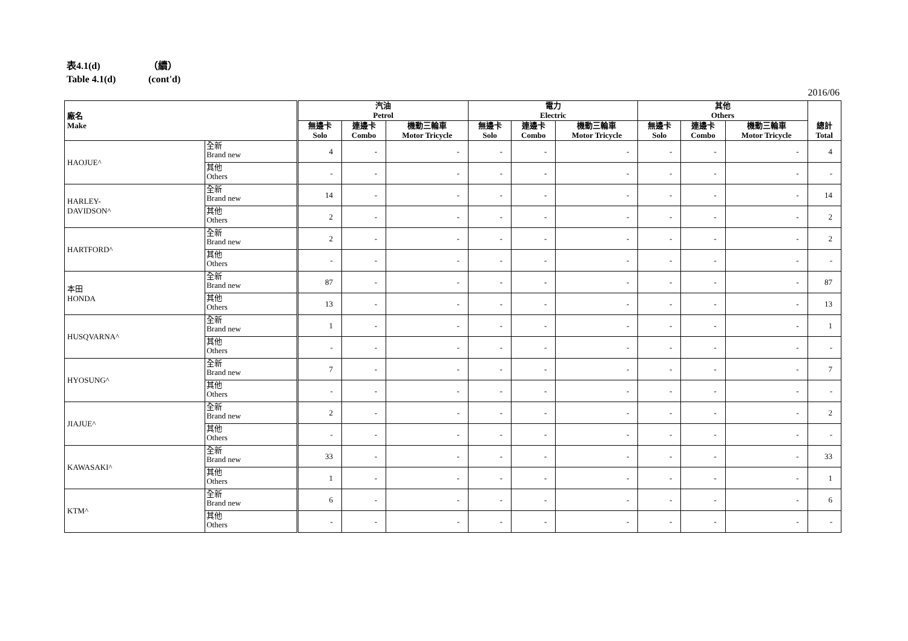表4.1(d) （續）
Table 4.1(d) (cont'd)
2016/06
| 廠名 Make | | 汽油 Petrol | | | 電力 Electric | | | 其他 Others | | | 總計 Total |
| --- | --- | --- | --- | --- | --- | --- | --- | --- | --- | --- | --- |
| | | 無邊卡 Solo | 連邊卡 Combo | 機動三輪車 Motor Tricycle | 無邊卡 Solo | 連邊卡 Combo | 機動三輪車 Motor Tricycle | 無邊卡 Solo | 連邊卡 Combo | 機動三輪車 Motor Tricycle | |
| HAOJUE^ | 全新 Brand new | 4 | - | - | - | - | - | - | - | - | 4 |
| | 其他 Others | - | - | - | - | - | - | - | - | - | - |
| HARLEY- DAVIDSON^ | 全新 Brand new | 14 | - | - | - | - | - | - | - | - | 14 |
| | 其他 Others | 2 | - | - | - | - | - | - | - | - | 2 |
| HARTFORD^ | 全新 Brand new | 2 | - | - | - | - | - | - | - | - | 2 |
| | 其他 Others | - | - | - | - | - | - | - | - | - | - |
| 本田 HONDA | 全新 Brand new | 87 | - | - | - | - | - | - | - | - | 87 |
| | 其他 Others | 13 | - | - | - | - | - | - | - | - | 13 |
| HUSQVARNA^ | 全新 Brand new | 1 | - | - | - | - | - | - | - | - | 1 |
| | 其他 Others | - | - | - | - | - | - | - | - | - | - |
| HYOSUNG^ | 全新 Brand new | 7 | - | - | - | - | - | - | - | - | 7 |
| | 其他 Others | - | - | - | - | - | - | - | - | - | - |
| JIAJUE^ | 全新 Brand new | 2 | - | - | - | - | - | - | - | - | 2 |
| | 其他 Others | - | - | - | - | - | - | - | - | - | - |
| KAWASAKI^ | 全新 Brand new | 33 | - | - | - | - | - | - | - | - | 33 |
| | 其他 Others | 1 | - | - | - | - | - | - | - | - | 1 |
| KTM^ | 全新 Brand new | 6 | - | - | - | - | - | - | - | - | 6 |
| | 其他 Others | - | - | - | - | - | - | - | - | - | - |